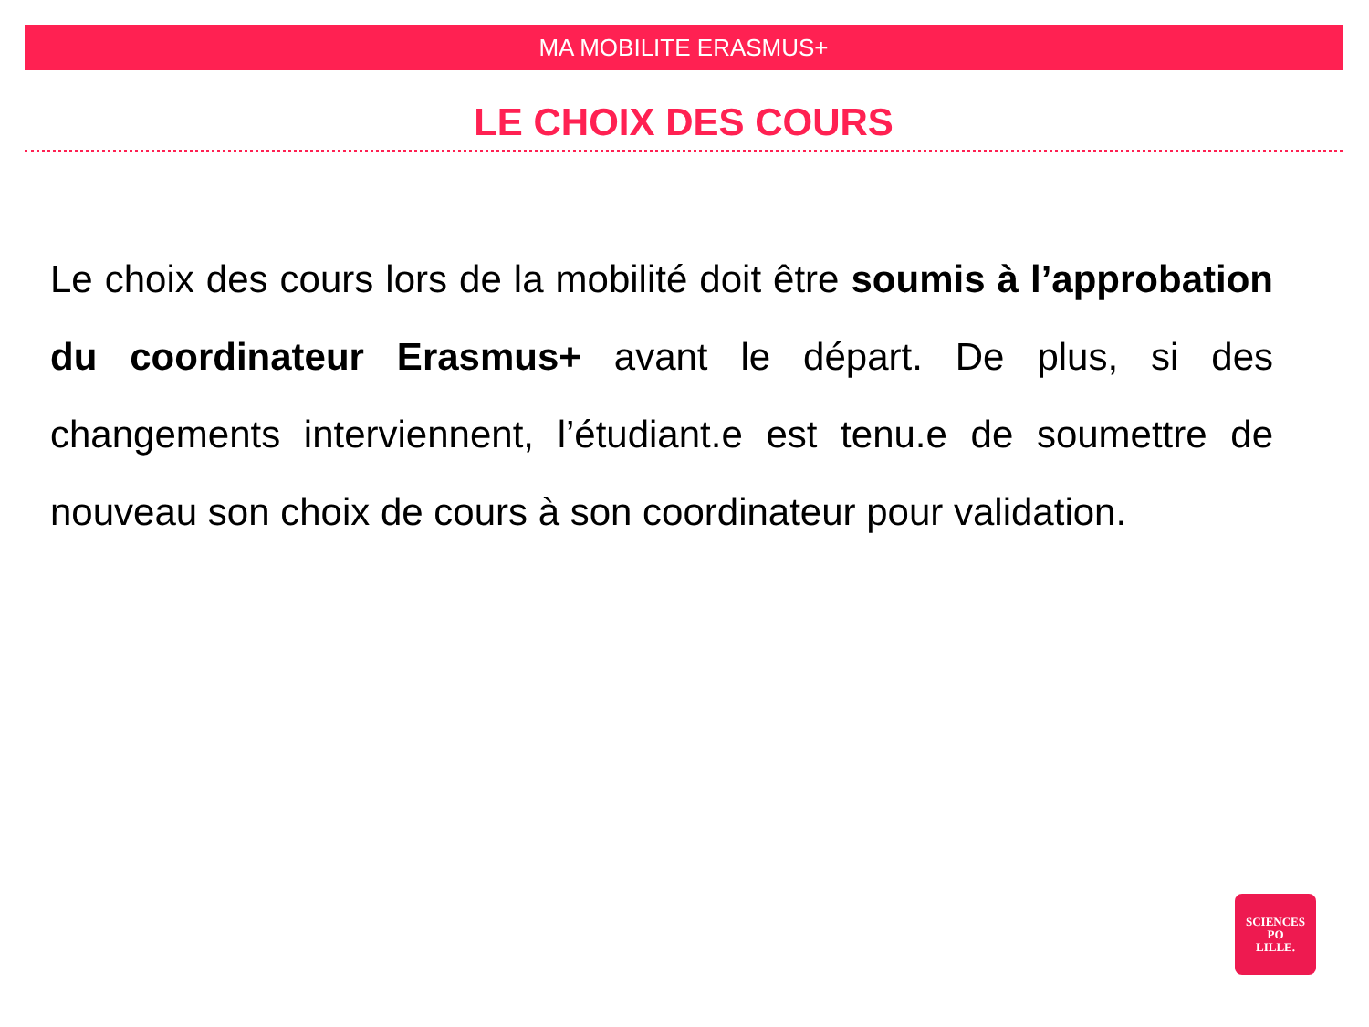MA MOBILITE ERASMUS+
LE CHOIX DES COURS
Le choix des cours lors de la mobilité doit être soumis à l’approbation du coordinateur Erasmus+ avant le départ. De plus, si des changements interviennent, l’étudiant.e est tenu.e de soumettre de nouveau son choix de cours à son coordinateur pour validation.
SCIENCES
PO
LILLE.